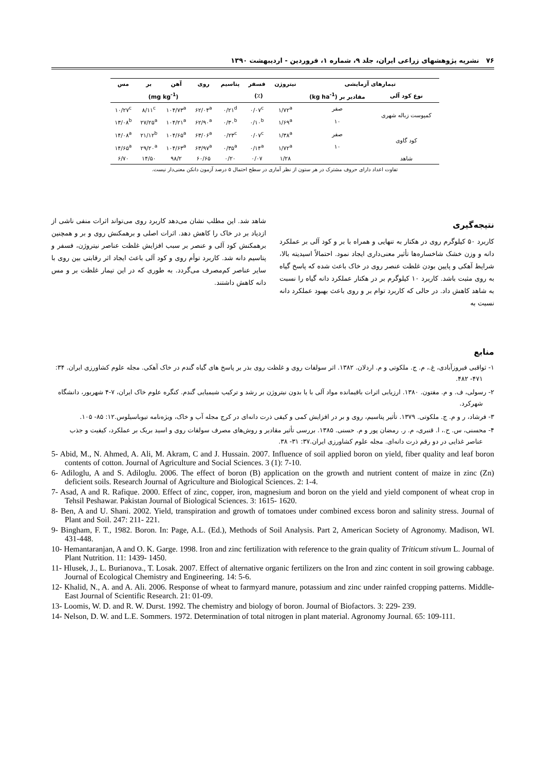۷۶ نشریه پژوهشهای زراعی ایران، جلد ۹، شماره ۱، فروردین - اردیبهشت ۱۳۹۰
| تیمارهای آزمایشی | | نیتروژن | فسفر | پتاسیم | روی | آهن | بر | مس |
| --- | --- | --- | --- | --- | --- | --- | --- | --- |
| نوع کود آلی | مقادیر بر (kg ha<sup>-1</sup>) | (٪) | | | (mg kg<sup>-1</sup>) | | | |
| کمپوست زباله شهری | صفر | ۱/۷۲<sup>a</sup> | ۰/۰۷<sup>c</sup> | ۰/۲۱<sup>d</sup> | ۶۲/۰۴<sup>a</sup> | ۱۰۴/۷۳<sup>a</sup> | ۸/۱۱<sup>c</sup> | ۱۰/۲۷<sup>c</sup> |
| | ۱۰ | ۱/۶۹<sup>a</sup> | ۰/۱۰<sup>b</sup> | ۰/۳۰<sup>b</sup> | ۶۲/۹۰<sup>a</sup> | ۱۰۴/۲۱<sup>a</sup> | ۲۷/۲۵<sup>a</sup> | ۱۳/۰۸<sup>b</sup> |
| کود گاوی | صفر | ۱/۳۸<sup>a</sup> | ۰/۰۷<sup>c</sup> | ۰/۲۳<sup>c</sup> | ۶۳/۰۶<sup>a</sup> | ۱۰۴/۶۵<sup>a</sup> | ۲۱/۱۲<sup>b</sup> | ۱۴/۰۸<sup>a</sup> |
| | ۱۰ | ۱/۷۲<sup>a</sup> | ۰/۱۴<sup>a</sup> | ۰/۳۵<sup>a</sup> | ۶۳/۹۷<sup>a</sup> | ۱۰۴/۶۳<sup>a</sup> | ۲۹/۲۰<sup>a</sup> | ۱۴/۶۵<sup>a</sup> |
| شاهد | | ۱/۲۸ | ۰/۰۷ | ۰/۲۰ | ۶۰/۶۵ | ۹۸/۲ | ۱۴/۵۰ | ۶/۷۰ |
تفاوت اعداد دارای حروف مشترک در هر ستون از نظر آماری در سطح احتمال ۵ درصد آزمون دانکن معنی‌دار نیست.
نتیجه‌گیری
کاربرد ۵۰ کیلوگرم روی در هکتار به تنهایی و همراه با بر و کود آلی بر عملکرد دانه و وزن خشک شاخساره‌ها تأثیر معنی‌داری ایجاد نمود. احتمالاً اسیدیته بالا، شرایط آهکی و پایین بودن غلظت عنصر روی در خاک باعث شده که پاسخ گیاه به روی مثبت باشد. کاربرد ۱۰ کیلوگرم بر در هکتار عملکرد دانه گیاه را نسبت به شاهد کاهش داد. در حالی که کاربرد توام بر و روی باعث بهبود عملکرد دانه نسبت به
شاهد شد. این مطلب نشان می‌دهد کاربرد روی می‌تواند اثرات منفی ناشی از ازدیاد بر در خاک را کاهش دهد. اثرات اصلی و برهمکنش روی و بر و همچنین برهمکنش کود آلی و عنصر بر سبب افزایش غلظت عناصر نیتروژن، فسفر و پتاسیم دانه شد. کاربرد توأم روی و کود آلی باعث ایجاد اثر رقابتی بین روی با سایر عناصر کم‌مصرف می‌گردد. به طوری که در این تیمار غلظت بر و مس دانه کاهش داشتند.
منابع
۱- ثواقبی فیروزآبادی، غ.، م. ج. ملکوتی و م. اردلان. ۱۳۸۲. اثر سولفات روی و غلظت روی بذر بر پاسخ های گیاه گندم در خاک آهکی. مجله علوم کشاورزی ایران. ۳۴: ۴۷۱- ۴۸۲.
۲- رسولی، ف. و م. مفتون. ۱۳۸۰. ارزیابی اثرات باقیمانده مواد آلی با یا بدون نیتروژن بر رشد و ترکیب شیمیایی گندم. کنگره علوم خاک ایران، ۷-۴ شهریور، دانشگاه شهرکرد.
۳- فرشاد، ر و م. ج. ملکوتی. ۱۳۷۹. تأثیر پتاسیم، روی و بر در افزایش کمی و کیفی ذرت دانه‌ای در کرج مجله آب و خاک، ویژه‌نامه تیوباسیلوس.۱۲: ۸۵- ۱۰۵.
۴- محسنی، س. ح.، ا. قنبری، م. ر. رمضان پور و م. حسنی. ۱۳۸۵. بررسی تأثیر مقادیر و روش‌های مصرف سولفات روی و اسید بریک بر عملکرد، کیفیت و جذب عناصر غذایی در دو رقم ذرت دانه‌ای. مجله علوم کشاورزی ایران.۳۷: ۳۱- ۳۸.
5- Abid, M., N. Ahmed, A. Ali, M. Akram, C and J. Hussain. 2007. Influence of soil applied boron on yield, fiber quality and leaf boron contents of cotton. Journal of Agriculture and Social Sciences. 3 (1): 7-10.
6- Adiloglu, A and S. Adiloglu. 2006. The effect of boron (B) application on the growth and nutrient content of maize in zinc (Zn) deficient soils. Research Journal of Agriculture and Biological Sciences. 2: 1-4.
7- Asad, A and R. Rafique. 2000. Effect of zinc, copper, iron, magnesium and boron on the yield and yield component of wheat crop in Tehsil Peshawar. Pakistan Journal of Biological Sciences. 3: 1615- 1620.
8- Ben, A and U. Shani. 2002. Yield, transpiration and growth of tomatoes under combined excess boron and salinity stress. Journal of Plant and Soil. 247: 211- 221.
9- Bingham, F. T., 1982. Boron. In: Page, A.L. (Ed.), Methods of Soil Analysis. Part 2, American Society of Agronomy. Madison, WI. 431-448.
10- Hemantaranjan, A and O. K. Garge. 1998. Iron and zinc fertilization with reference to the grain quality of Triticum stivum L. Journal of Plant Nutrition. 11: 1439- 1450.
11- Hlusek, J., L. Burianova., T. Losak. 2007. Effect of alternative organic fertilizers on the Iron and zinc content in soil growing cabbage. Journal of Ecological Chemistry and Engineering. 14: 5-6.
12- Khalid, N., A. and A. Ali. 2006. Response of wheat to farmyard manure, potassium and zinc under rainfed cropping patterns. Middle- East Journal of Scientific Research. 21: 01-09.
13- Loomis, W. D. and R. W. Durst. 1992. The chemistry and biology of boron. Journal of Biofactors. 3: 229- 239.
14- Nelson, D. W. and L.E. Sommers. 1972. Determination of total nitrogen in plant material. Agronomy Journal. 65: 109-111.